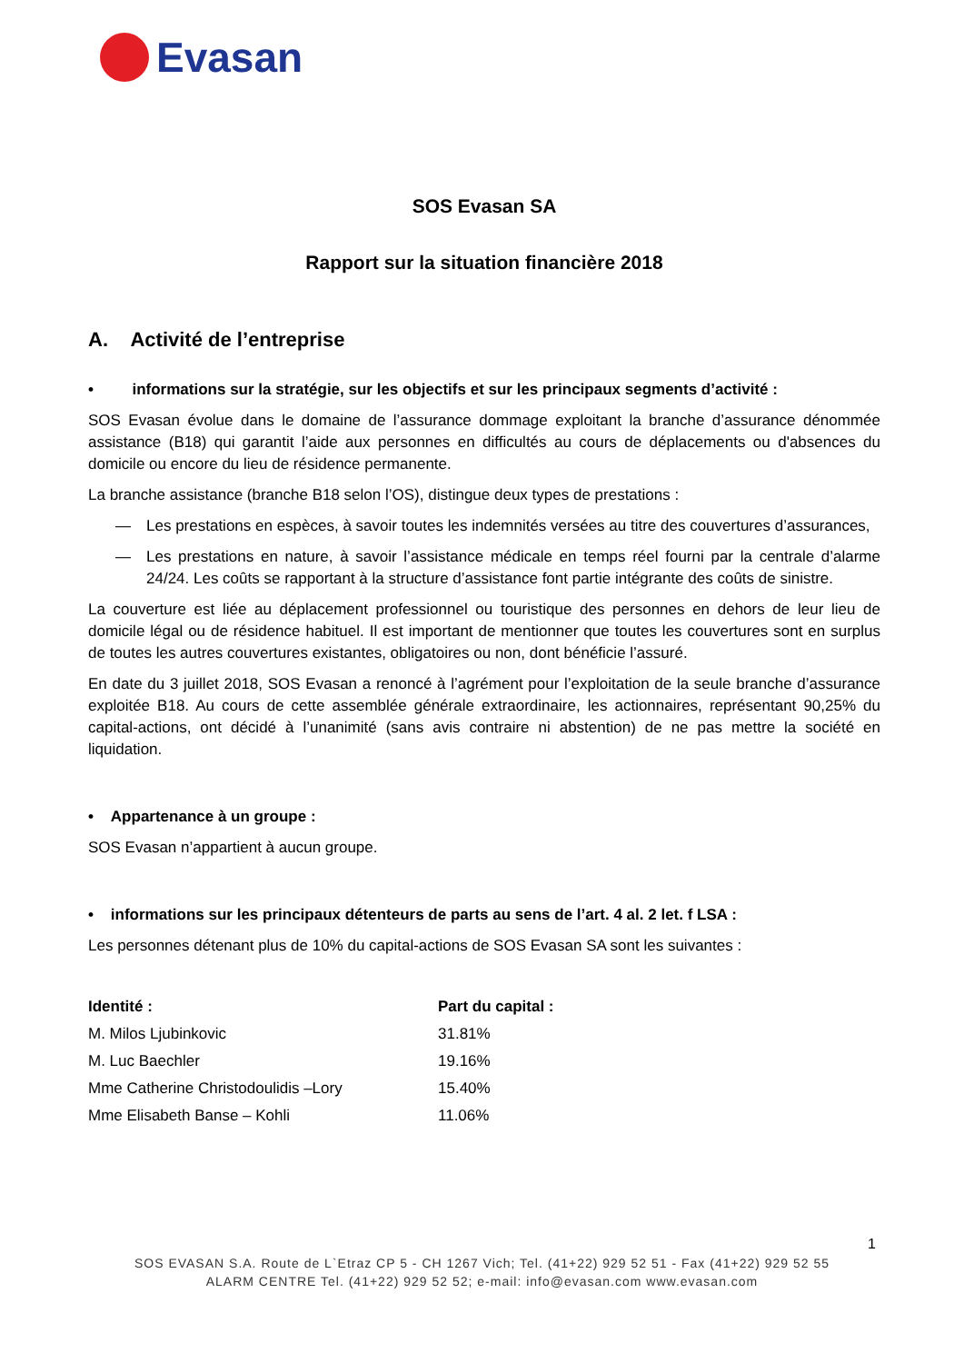Evasan
SOS Evasan SA
Rapport sur la situation financière 2018
A. Activité de l’entreprise
• informations sur la stratégie, sur les objectifs et sur les principaux segments d’activité :
SOS Evasan évolue dans le domaine de l’assurance dommage exploitant la branche d’assurance dénommée assistance (B18) qui garantit l’aide aux personnes en difficultés au cours de déplacements ou d'absences du domicile ou encore du lieu de résidence permanente.
La branche assistance (branche B18 selon l’OS), distingue deux types de prestations :
— Les prestations en espèces, à savoir toutes les indemnités versées au titre des couvertures d’assurances,
— Les prestations en nature, à savoir l’assistance médicale en temps réel fourni par la centrale d’alarme 24/24. Les coûts se rapportant à la structure d’assistance font partie intégrante des coûts de sinistre.
La couverture est liée au déplacement professionnel ou touristique des personnes en dehors de leur lieu de domicile légal ou de résidence habituel. Il est important de mentionner que toutes les couvertures sont en surplus de toutes les autres couvertures existantes, obligatoires ou non, dont bénéficie l’assuré.
En date du 3 juillet 2018, SOS Evasan a renoncé à l’agrément pour l’exploitation de la seule branche d’assurance exploitée B18. Au cours de cette assemblée générale extraordinaire, les actionnaires, représentant 90,25% du capital-actions, ont décidé à l’unanimité (sans avis contraire ni abstention) de ne pas mettre la société en liquidation.
• Appartenance à un groupe :
SOS Evasan n’appartient à aucun groupe.
• informations sur les principaux détenteurs de parts au sens de l’art. 4 al. 2 let. f LSA :
Les personnes détenant plus de 10% du capital-actions de SOS Evasan SA sont les suivantes :
| Identité : | Part du capital : |
| --- | --- |
| M. Milos Ljubinkovic | 31.81% |
| M. Luc Baechler | 19.16% |
| Mme Catherine Christodoulidis –Lory | 15.40% |
| Mme Elisabeth Banse – Kohli | 11.06% |
1
SOS EVASAN S.A. Route de L`Etraz CP 5 - CH 1267 Vich; Tel. (41+22) 929 52 51 - Fax (41+22) 929 52 55
ALARM CENTRE Tel. (41+22) 929 52 52; e-mail: info@evasan.com www.evasan.com